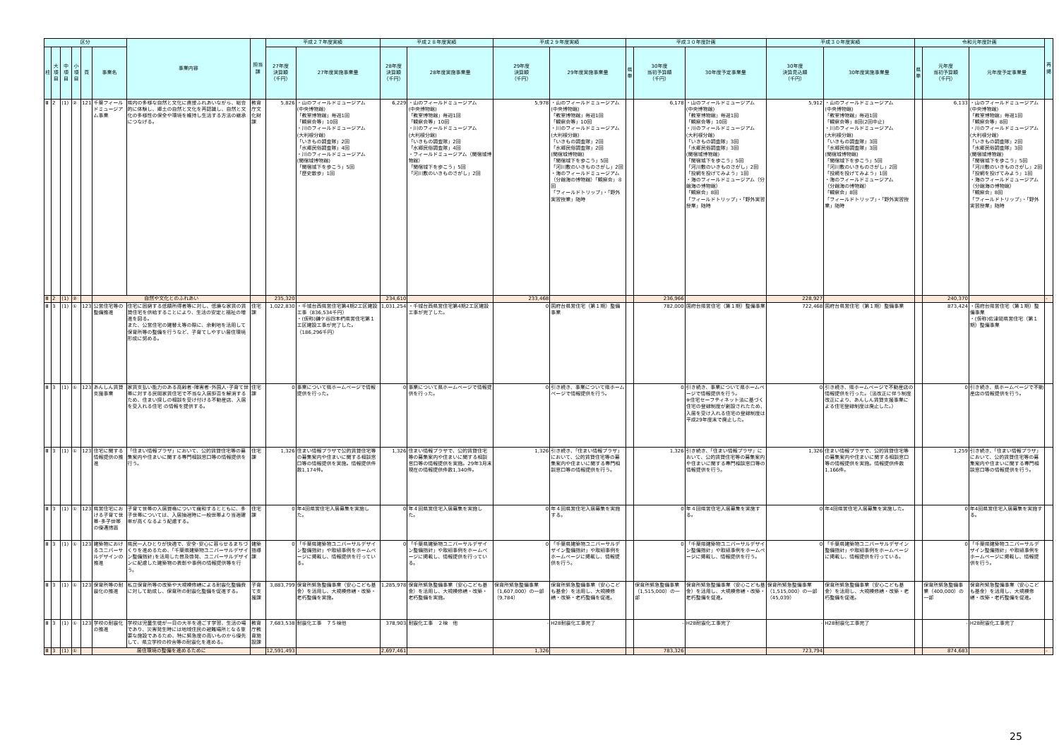| 区分 | | | | | | 事業内容 | 担当課 | 平成２７年度実績 | | 平成２８年度実績 | | 平成２９年度実績 | | 平成３０年度計画 | | | 平成３０年度実績 | | 令和元年度計画 | | | 再掲 |
| --- | --- | --- | --- | --- | --- | --- | --- | --- | --- | --- | --- | --- | --- | --- | --- | --- | --- | --- | --- | --- | --- | --- |
| 柱 | 大項目 | 中項目 | 小項目 | 頁 | 事業名 | | | 27年度 決算額 （千円） | 27年度実施事業量 | 28年度 決算額 （千円） | 28年度実施事業量 | 29年度 決算額 （千円） | 29年度実施事業量 | 県単 | 30年度 当初予算額 （千円） | 30年度予定事業量 | 30年度 決算見込額 （千円） | 30年度実施事業量 | 県単 | 元年度 当初予算額 （千円） | 元年度予定事業量 | |
| Ⅲ | 2 | (1) | ② | 121 | 千葉フィールドミュージアム事業 | 県内の多様な自然と文化に直接ふれあいながら、総合的に体験し、郷土の自然と文化を再認識し、自然と文化の多様性の保全や環境を維持し生活する方法の継承につなげる。 | 教育庁文化財課 | 5,826 | ・山のフィールドミュージアム (中央博物館) 「教室博物館」毎週1回 「観察会等」10回 ・川のフィールドミュージアム (大利根分館) 「いきもの調査隊」2回 「水郷民俗調査隊」4回 ・川のフィールドミュージアム (関宿城博物館) 「関宿城下を歩こう」5回 「歴史散歩」1回 | 6,229 | ・山のフィールドミュージアム (中央博物館) 「教室博物館」毎週1回 「観察会等」10回 ・川のフィールドミュージアム (大利根分館) 「いきもの調査隊」2回 「水郷民俗調査隊」4回 ・フィールドミュージアム（関宿城博物館） 「関宿城下を歩こう」5回 「河川敷のいきものさがし」2回 | 5,978 | ・山のフィールドミュージアム (中央博物館) 「教室博物館」毎週1回 「観察会等」10回 ・川のフィールドミュージアム (大利根分館) 「いきもの調査隊」2回 「水郷民俗調査隊」2回 (関宿城博物館) 「関宿城下を歩こう」5回 「河川敷のいきものさがし」2回 ・海のフィールドミュージアム（分館海の博物館）「観察会」８回 「フィールドトリップ」・「野外実習授業」随時 | | 6,178 | ・山のフィールドミュージアム (中央博物館) 「教室博物館」毎週1回 「観察会等」10回 ・川のフィールドミュージアム (大利根分館) 「いきもの調査隊」3回 「水郷民俗調査隊」3回 (関宿城博物館) 「関宿城下を歩こう」5回 「河川敷のいきものさがし」2回 「投網を投げてみよう」1回 ・海のフィールドミュージアム（分館海の博物館） 「観察会」8回 「フィールドトリップ」・「野外実習授業」随時 | 5,912 | ・山のフィールドミュージアム (中央博物館) 「教室博物館」毎週1回 「観察会等」8回(2回中止) ・川のフィールドミュージアム (大利根分館) 「いきもの調査隊」3回 「水郷民俗調査隊」3回 (関宿城博物館) 「関宿城下を歩こう」5回 「河川敷のいきものさがし」2回 「投網を投げてみよう」1回 ・海のフィールドミュージアム （分館海の博物館） 「観察会」8回 「フィールドトリップ」・「野外実習授業」随時 | | 6,133 | ・山のフィールドミュージアム (中央博物館) 「教室博物館」毎週1回 「観察会等」8回 ・川のフィールドミュージアム (大利根分館) 「いきもの調査隊」2回 「水郷民俗調査隊」3回 (関宿城博物館) 「関宿城下を歩こう」5回 「河川敷のいきものさがし」2回 「投網を投げてみよう」1回 ・海のフィールドミュージアム（分館海の博物館） 「観察会」8回 「フィールドトリップ」・「野外実習授業」随時 | |
| Ⅲ | 2 | (1) | ② | | 自然や文化とのふれあい | | | 235,320 | | 234,610 | | 233,468 | | | 236,966 | | 228,927 | | | 240,370 | | - |
| Ⅲ | 3 | (1) | ① | 123 | 公営住宅等の整備推進 | 住宅に困窮する低額所得者等に対し、低廉な家賃の賃貸住宅を供給することにより、生活の安定と福祉の増進を図る。 また、公営住宅の建替え等の際に、余剰地を活用して保育所等の整備を行うなど、子育てしやすい居住環境形成に努める。 | 住宅課 | 1,022,830 | ・千城台西県営住宅第4期2工区建設工事（836,534千円） ・(仮称)鎌ケ谷四本椚県営住宅第１工区建設工事が完了した。（186,296千円） | 1,031,254 | ・千城台西県営住宅第4期2工区建設工事が完了した。 | 0 | 国府台県営住宅（第１期）整備事業 | | 782,000 | 国府台県営住宅（第１期）整備事業 | 722,468 | 国府台県営住宅（第１期）整備事業 | | 873,424 | ・国府台県営住宅（第１期）整備事業 ・(仮称)佐津間県営住宅（第１期）整備事業 | |
| Ⅲ | 3 | (1) | ① | 123 | あんしん賃貸支援事業 | 家賃支払い能力のある高齢者･障害者･外国人･子育て世帯に対する民間家賃住宅で不当な入居拒否を解消するため、住まい探しの相談を受け付ける不動産店、入居を受入れる住宅 の情報を提供する。 | 住宅課 | 0 | 事業について県ホームページで情報提供を行った。 | 0 | 事業について県ホームページで情報提供を行った。 | 0 | 引き続き、事業について県ホームページで情報提供を行う。 | | 0 | 引き続き、事業について県ホームページで情報提供を行う。 ※住宅セーフティネット法に基づく住宅の登録制度が創設されたため、入居を受け入れる住宅の登録制度は平成29年度末で廃止した。 | 0 | 引き続き、県ホームページで不動産店の情報提供を行った。（法改正に伴う制度改正により、あんしん賃貸支援事業による住宅登録制度は廃止した。） | | 0 | 引き続き、県ホームページで不動産店の情報提供を行う。 | |
| Ⅲ | 3 | (1) | ① | 123 | 住宅に関する情報提供の推進 | 「住まい情報プラザ」において、公的賃貸住宅等の募集案内や住まいに関する専門相談窓口等の情報提供を行う。 | 住宅課 | 1,326 | 住まい情報プラザで公的賃貸住宅等の募集案内や住まいに関する相談窓口等の情報提供を実施。情報提供件数1,174件。 | 1,326 | 住まい情報プラザで、公的賃貸住宅等の募集案内や住まいに関する相談窓口等の情報提供を実施。29年3月末現在の情報提供件数1,340件。 | 1,326 | 引き続き、「住まい情報プラザ」において、公的賃貸住宅等の募集案内や住まいに関する専門相談窓口等の情報提供を行う。 | | 1,326 | 引き続き、「住まい情報プラザ」において、公的賃貸住宅等の募集案内や住まいに関する専門相談窓口等の情報提供を行う。 | 1,326 | 住まい情報プラザで、公的賃貸住宅等の募集案内や住まいに関する相談窓口等の情報提供を実施。情報提供件数1,166件。 | | 1,259 | 引き続き、「住まい情報プラザ」において、公的賃貸住宅等の募集案内や住まいに関する専門相談窓口等の情報提供を行う。 | |
| Ⅲ | 3 | (1) | ① | 123 | 県営住宅における子育て世帯･多子世帯の優遇措置 | 子育て世帯の入居資格について緩和するとともに、多子世帯については、入居抽選時に一般世帯より当選確率が高くなるよう配慮する。 | 住宅課 | 0 | 年4回県営住宅入居募集を実施した。 | 0 | 年４回県営住宅入居募集を実施した。 | 0 | 年４回県営住宅入居募集を実施する。 | | 0 | 年４回県営住宅入居募集を実施する。 | 0 | 年4回県営住宅入居募集を実施した。 | | 0 | 年4回県営住宅入居募集を実施する。 | |
| Ⅲ | 3 | (1) | ① | 123 | 建築物におけるユニバーサルデザインの推進 | 県民一人ひとりが快適で、安全･安心に暮らせるまちづくりを進めるため、｢千葉県建築物ユニバーサルデザイン整備指針｣を活用した普及啓発、ユニバーサルデザインに配慮した建築物の表彰や事例の情報提供等を行う。 | 建築指導課 | 0 | 「千葉県建築物ユニバーサルデザイン整備指針」や取組事例をホームページに掲載し、情報提供を行っている。 | 0 | 「千葉県建築物ユニバーサルデザイン整備指針」や取組事例をホームページに掲載し、情報提供を行っている。 | 0 | 「千葉県建築物ユニバーサルデザイン整備指針」や取組事例をホームページに掲載し、情報提供を行う。 | | 0 | 「千葉県建築物ユニバーサルデザイン整備指針」や取組事例をホームページに掲載し、情報提供を行う。 | 0 | 「千葉県建築物ユニバーサルデザイン整備指針」や取組事例をホームページに掲載し、情報提供を行っている。 | | 0 | 「千葉県建築物ユニバーサルデザイン整備指針」や取組事例をホームページに掲載し、情報提供を行う。 | |
| Ⅲ | 3 | (1) | ① | 123 | 保育所等の耐震化の推進 | 私立保育所等の改築や大規模修繕による耐震化整備費に対して助成し、保育所の耐震化整備を促進する。 | 子育て支援課 | 3,883,799 | 保育所緊急整備事業（安心こども基金）を活用し、大規模修繕・改築・老朽整備を実施。 | 1,285,978 | 保育所緊急整備事業（安心こども基金）を活用し、大規模修繕・改築・老朽整備を実施。 | 保育所緊急整備事業（1,607,000）の一部（9,784） | 保育所緊急整備事業（安心こども基金）を活用し、大規模修繕・改築・老朽整備を促進。 | | 保育所緊急整備事業（1,515,000）の一部 | 保育所緊急整備事業（安心こども基金）を活用し、大規模修繕・改築・老朽整備を促進。 | 保育所緊急整備事業（1,515,000）の一部（45,039） | 保育所緊急整備事業（安心こども基金）を活用し、大規模修繕・改築・老朽整備を促進。 | | 保育所緊急整備事業（400,000）の一部 | 保育所緊急整備事業（安心こども基金）を活用し、大規模修繕・改築・老朽整備を促進。 | |
| Ⅲ | 3 | (1) | ① | 123 | 学校の耐震化の推進 | 学校は児童生徒が一日の大半を過ごす学習、生活の場であり、災害発生時には地域住民の避難場所となる重要な施設であるため、特に緊急度の高いものから優先して、県立学校の校舎等の耐震化を進める。 | 教育庁教育施設課 | 7,683,538 | 耐震化工事 ７５棟他 | 378,903 | 耐震化工事 ２棟 他 | - | H28耐震化工事完了 | | - | H28耐震化工事完了 | - | H28耐震化工事完了 | | - | H28耐震化工事完了 | |
| Ⅲ | 3 | (1) | ① | | 居住環境の整備を進めるために | | | 12,591,493 | | 2,697,461 | | 1,326 | | | 783,326 | | 723,794 | | | 874,683 | | - |
25